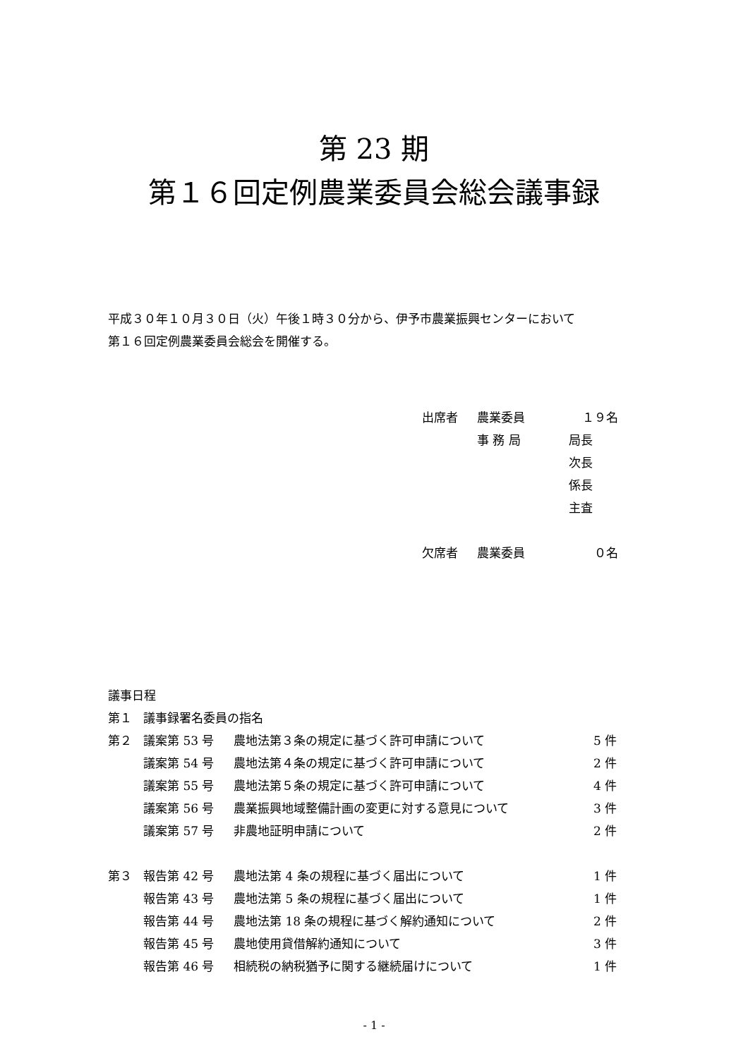第 23 期
第１６回定例農業委員会総会議事録
平成３０年１０月３０日（火）午後１時３０分から、伊予市農業振興センターにおいて
第１６回定例農業委員会総会を開催する。
| 出席者 | 農業委員 | １９名 |
| | 事 務 局 | 局長 |
| | | 次長 |
| | | 係長 |
| | | 主査 |
| 欠席者 | 農業委員 | ０名 |
| 議事日程 | | | |
| 第１ | 議事録署名委員の指名 | | |
| 第２ | 議案第 53 号 | 農地法第３条の規定に基づく許可申請について | 5 件 |
| | 議案第 54 号 | 農地法第４条の規定に基づく許可申請について | 2 件 |
| | 議案第 55 号 | 農地法第５条の規定に基づく許可申請について | 4 件 |
| | 議案第 56 号 | 農業振興地域整備計画の変更に対する意見について | 3 件 |
| | 議案第 57 号 | 非農地証明申請について | 2 件 |
| 第３ | 報告第 42 号 | 農地法第 4 条の規程に基づく届出について | 1 件 |
| | 報告第 43 号 | 農地法第 5 条の規程に基づく届出について | 1 件 |
| | 報告第 44 号 | 農地法第 18 条の規程に基づく解約通知について | 2 件 |
| | 報告第 45 号 | 農地使用貸借解約通知について | 3 件 |
| | 報告第 46 号 | 相続税の納税猶予に関する継続届けについて | 1 件 |
- 1 -